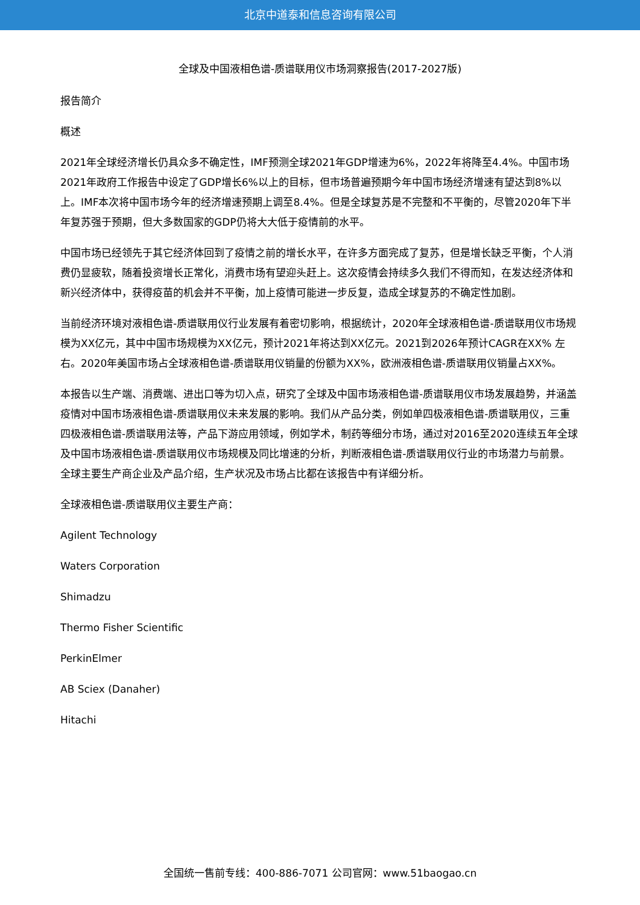北京中道泰和信息咨询有限公司
全球及中国液相色谱-质谱联用仪市场洞察报告(2017-2027版)
报告简介
概述
2021年全球经济增长仍具众多不确定性，IMF预测全球2021年GDP增速为6%，2022年将降至4.4%。中国市场2021年政府工作报告中设定了GDP增长6%以上的目标，但市场普遍预期今年中国市场经济增速有望达到8%以上。IMF本次将中国市场今年的经济增速预期上调至8.4%。但是全球复苏是不完整和不平衡的，尽管2020年下半年复苏强于预期，但大多数国家的GDP仍将大大低于疫情前的水平。
中国市场已经领先于其它经济体回到了疫情之前的增长水平，在许多方面完成了复苏，但是增长缺乏平衡，个人消费仍显疲软，随着投资增长正常化，消费市场有望迎头赶上。这次疫情会持续多久我们不得而知，在发达经济体和新兴经济体中，获得疫苗的机会并不平衡，加上疫情可能进一步反复，造成全球复苏的不确定性加剧。
当前经济环境对液相色谱-质谱联用仪行业发展有着密切影响，根据统计，2020年全球液相色谱-质谱联用仪市场规模为XX亿元，其中中国市场规模为XX亿元，预计2021年将达到XX亿元。2021到2026年预计CAGR在XX% 左右。2020年美国市场占全球液相色谱-质谱联用仪销量的份额为XX%，欧洲液相色谱-质谱联用仪销量占XX%。
本报告以生产端、消费端、进出口等为切入点，研究了全球及中国市场液相色谱-质谱联用仪市场发展趋势，并涵盖疫情对中国市场液相色谱-质谱联用仪未来发展的影响。我们从产品分类，例如单四极液相色谱-质谱联用仪，三重四极液相色谱-质谱联用法等，产品下游应用领域，例如学术，制药等细分市场，通过对2016至2020连续五年全球及中国市场液相色谱-质谱联用仪市场规模及同比增速的分析，判断液相色谱-质谱联用仪行业的市场潜力与前景。全球主要生产商企业及产品介绍，生产状况及市场占比都在该报告中有详细分析。
全球液相色谱-质谱联用仪主要生产商：
Agilent Technology
Waters Corporation
Shimadzu
Thermo Fisher Scientific
PerkinElmer
AB Sciex (Danaher)
Hitachi
全国统一售前专线：400-886-7071 公司官网：www.51baogao.cn